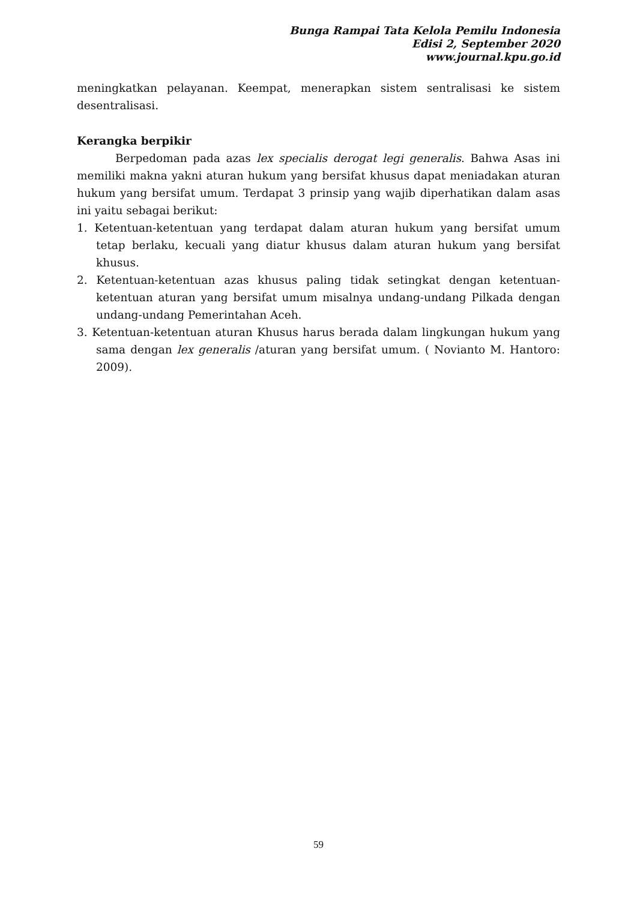Bunga Rampai Tata Kelola Pemilu Indonesia
Edisi 2, September 2020
www.journal.kpu.go.id
meningkatkan pelayanan. Keempat, menerapkan sistem sentralisasi ke sistem desentralisasi.
Kerangka berpikir
Berpedoman pada azas lex specialis derogat legi generalis. Bahwa Asas ini memiliki makna yakni aturan hukum yang bersifat khusus dapat meniadakan aturan hukum yang bersifat umum. Terdapat 3 prinsip yang wajib diperhatikan dalam asas ini yaitu sebagai berikut:
1. Ketentuan-ketentuan yang terdapat dalam aturan hukum yang bersifat umum tetap berlaku, kecuali yang diatur khusus dalam aturan hukum yang bersifat khusus.
2. Ketentuan-ketentuan azas khusus paling tidak setingkat dengan ketentuan-ketentuan aturan yang bersifat umum misalnya undang-undang Pilkada dengan undang-undang Pemerintahan Aceh.
3. Ketentuan-ketentuan aturan Khusus harus berada dalam lingkungan hukum yang sama dengan lex generalis /aturan yang bersifat umum. ( Novianto M. Hantoro: 2009).
59